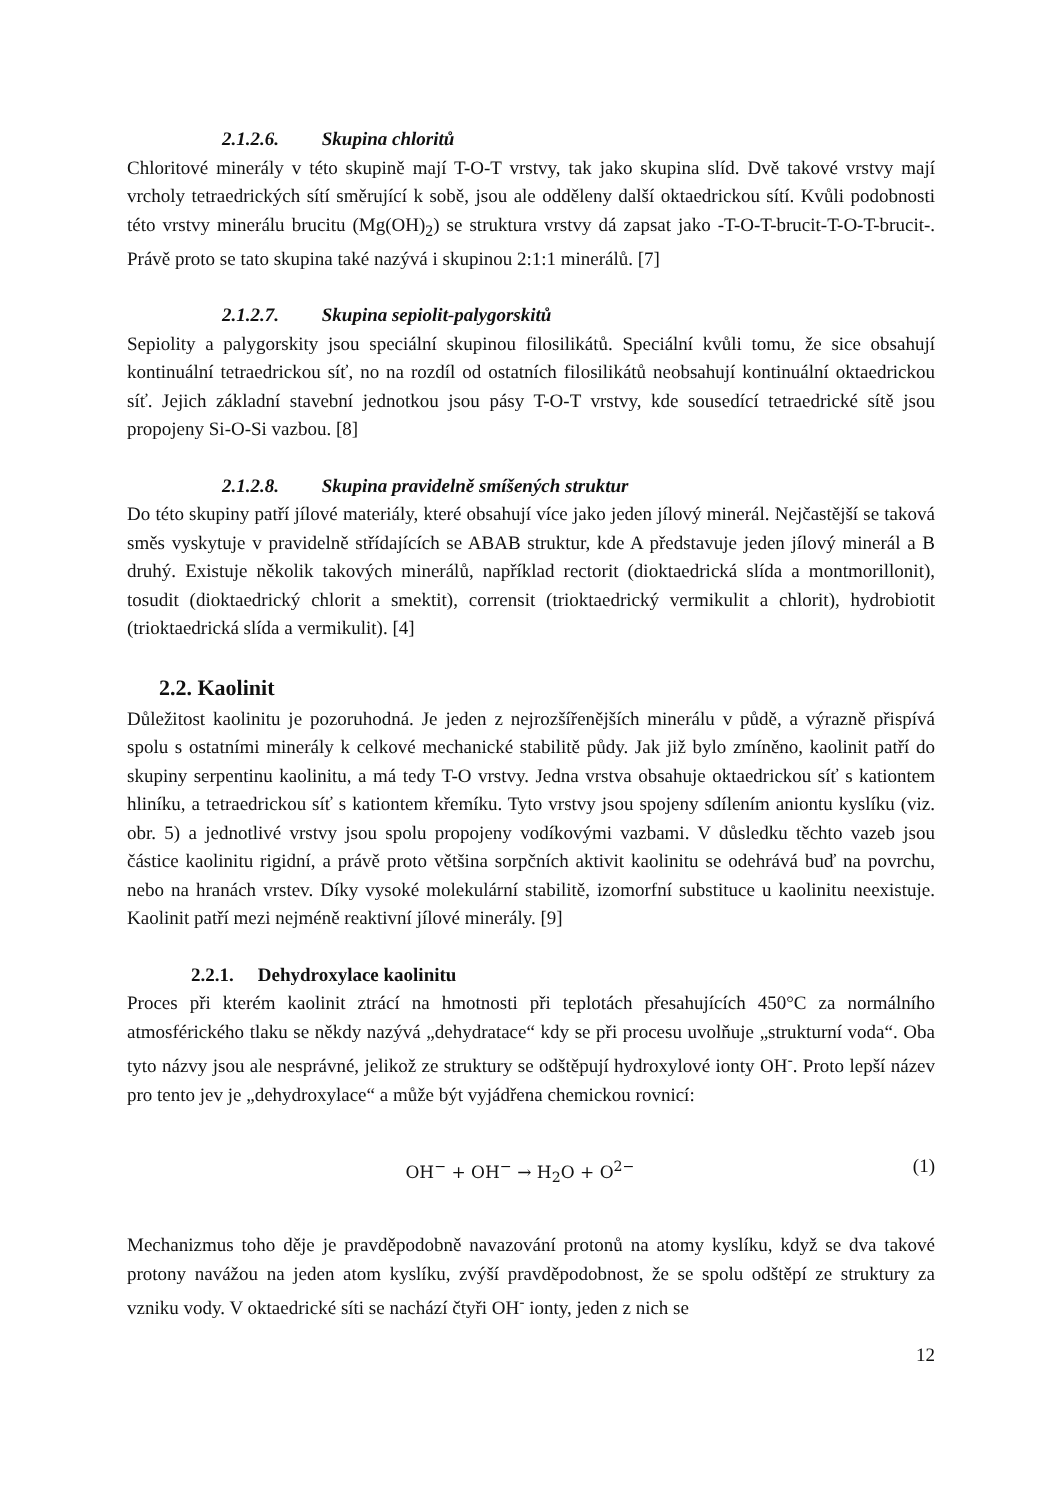2.1.2.6. Skupina chloritů
Chloritové minerály v této skupině mají T-O-T vrstvy, tak jako skupina slíd. Dvě takové vrstvy mají vrcholy tetraedrických sítí směrující k sobě, jsou ale odděleny další oktaedrickou sítí. Kvůli podobnosti této vrstvy minerálu brucitu (Mg(OH)<sub>2</sub>) se struktura vrstvy dá zapsat jako -T-O-T-brucit-T-O-T-brucit-. Právě proto se tato skupina také nazývá i skupinou 2:1:1 minerálů. [7]
2.1.2.7. Skupina sepiolit-palygorskitů
Sepiolity a palygorskity jsou speciální skupinou filosilikátů. Speciální kvůli tomu, že sice obsahují kontinuální tetraedrickou síť, no na rozdíl od ostatních filosilikátů neobsahují kontinuální oktaedrickou síť. Jejich základní stavební jednotkou jsou pásy T-O-T vrstvy, kde sousedící tetraedrické sítě jsou propojeny Si-O-Si vazbou. [8]
2.1.2.8. Skupina pravidelně smíšených struktur
Do této skupiny patří jílové materiály, které obsahují více jako jeden jílový minerál. Nejčastější se taková směs vyskytuje v pravidelně střídajících se ABAB struktur, kde A představuje jeden jílový minerál a B druhý. Existuje několik takových minerálů, například rectorit (dioktaedrická slída a montmorillonit), tosudit (dioktaedrický chlorit a smektit), corrensit (trioktaedrický vermikulit a chlorit), hydrobiotit (trioktaedrická slída a vermikulit). [4]
2.2. Kaolinit
Důležitost kaolinitu je pozoruhodná. Je jeden z nejrozšířenějších minerálu v půdě, a výrazně přispívá spolu s ostatními minerály k celkové mechanické stabilitě půdy. Jak již bylo zmíněno, kaolinit patří do skupiny serpentinu kaolinitu, a má tedy T-O vrstvy. Jedna vrstva obsahuje oktaedrickou síť s kationtem hliníku, a tetraedrickou síť s kationtem křemíku. Tyto vrstvy jsou spojeny sdílením aniontu kyslíku (viz. obr. 5) a jednotlivé vrstvy jsou spolu propojeny vodíkovými vazbami. V důsledku těchto vazeb jsou částice kaolinitu rigidní, a právě proto většina sorpčních aktivit kaolinitu se odehrává buď na povrchu, nebo na hranách vrstev. Díky vysoké molekulární stabilitě, izomorfní substituce u kaolinitu neexistuje. Kaolinit patří mezi nejméně reaktivní jílové minerály. [9]
2.2.1. Dehydroxylace kaolinitu
Proces při kterém kaolinit ztrácí na hmotnosti při teplotách přesahujících 450°C za normálního atmosférického tlaku se někdy nazývá „dehydratace“ kdy se při procesu uvolňuje „strukturní voda“. Oba tyto názvy jsou ale nesprávné, jelikož ze struktury se odštěpují hydroxylové ionty OH<sup>-</sup>. Proto lepší název pro tento jev je „dehydroxylace“ a může být vyjádřena chemickou rovnicí:
OH<sup>−</sup> + OH<sup>−</sup> → H<sub>2</sub>O + O<sup>2−</sup> (1)
Mechanizmus toho děje je pravděpodobně navazování protonů na atomy kyslíku, když se dva takové protony navážou na jeden atom kyslíku, zvýší pravděpodobnost, že se spolu odštěpí ze struktury za vzniku vody. V oktaedrické síti se nachází čtyři OH<sup>-</sup> ionty, jeden z nich se
12